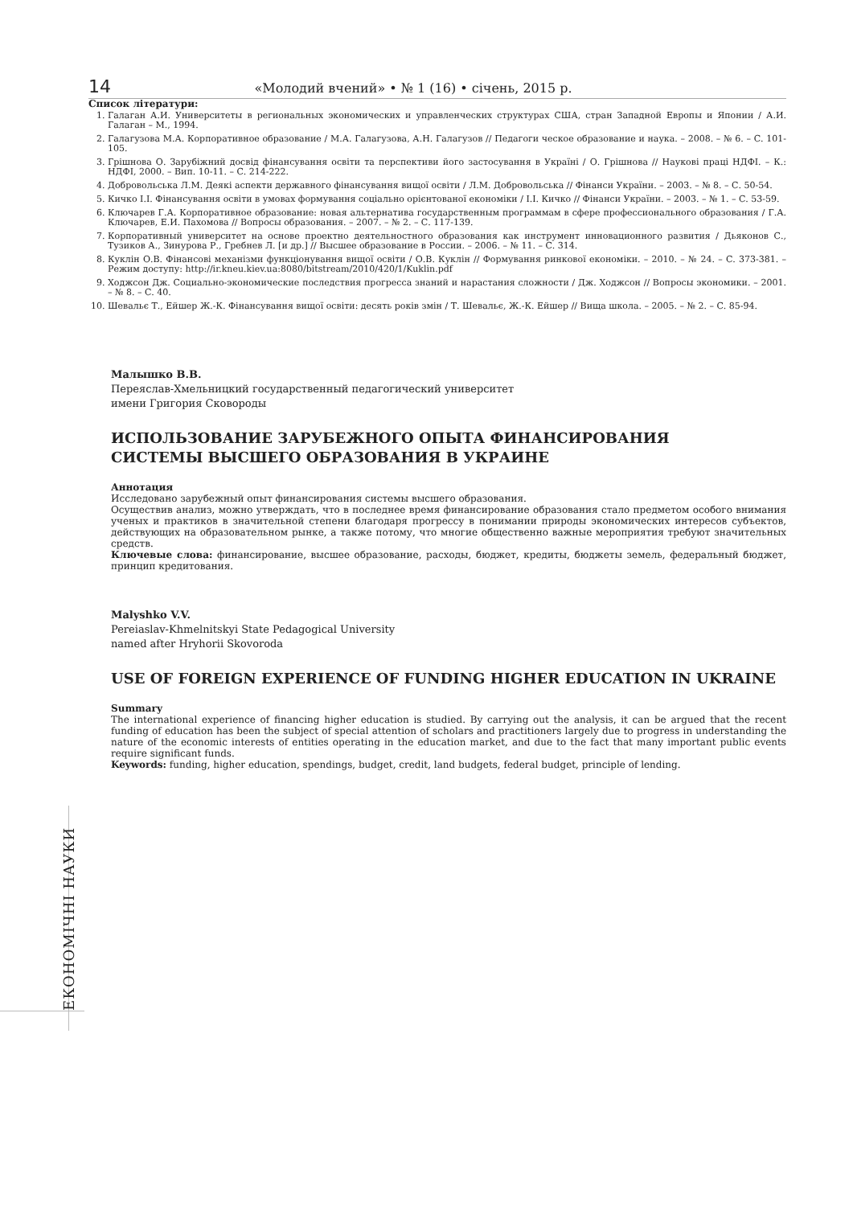14 «Молодий вчений» • № 1 (16) • січень, 2015 р.
Список літератури:
1. Галаган А.И. Университеты в региональных экономических и управленческих структурах США, стран Западной Европы и Японии / А.И. Галаган – М., 1994.
2. Галагузова М.А. Корпоративное образование / М.А. Галагузова, А.Н. Галагузов // Педагоги ческое образование и наука. – 2008. – № 6. – С. 101-105.
3. Грішнова О. Зарубіжний досвід фінансування освіти та перспективи його застосування в Україні / О. Грішнова // Наукові праці НДФІ. – К.: НДФІ, 2000. – Вип. 10-11. – С. 214-222.
4. Добровольська Л.М. Деякі аспекти державного фінансування вищої освіти / Л.М. Добровольська // Фінанси України. – 2003. – № 8. – С. 50-54.
5. Кичко І.І. Фінансування освіти в умовах формування соціально орієнтованої економіки / І.І. Кичко // Фінанси України. – 2003. – № 1. – С. 53-59.
6. Ключарев Г.А. Корпоративное образование: новая альтернатива государственным программам в сфере профессионального образования / Г.А. Ключарев, Е.И. Пахомова // Вопросы образования. – 2007. – № 2. – С. 117-139.
7. Корпоративный университет на основе проектно деятельностного образования как инструмент инновационного развития / Дьяконов С., Тузиков А., Зинурова Р., Гребнев Л. [и др.] // Высшее образование в России. – 2006. – № 11. – С. 314.
8. Куклін О.В. Фінансові механізми функціонування вищої освіти / О.В. Куклін // Формування ринкової економіки. – 2010. – № 24. – С. 373-381. – Режим доступу: http://ir.kneu.kiev.ua:8080/bitstream/2010/420/1/Kuklin.pdf
9. Ходжсон Дж. Социально-экономические последствия прогресса знаний и нарастания сложности / Дж. Ходжсон // Вопросы экономики. – 2001. – № 8. – С. 40.
10. Шевальє Т., Ейшер Ж.-К. Фінансування вищої освіти: десять років змін / Т. Шевальє, Ж.-К. Ейшер // Вища школа. – 2005. – № 2. – С. 85-94.
Малышко В.В.
Переяслав-Хмельницкий государственный педагогический университет
имени Григория Сковороды
ИСПОЛЬЗОВАНИЕ ЗАРУБЕЖНОГО ОПЫТА ФИНАНСИРОВАНИЯ
СИСТЕМЫ ВЫСШЕГО ОБРАЗОВАНИЯ В УКРАИНЕ
Аннотация
Исследовано зарубежный опыт финансирования системы высшего образования.
Осуществив анализ, можно утверждать, что в последнее время финансирование образования стало предметом особого внимания ученых и практиков в значительной степени благодаря прогрессу в понимании природы экономических интересов субъектов, действующих на образовательном рынке, а также потому, что многие общественно важные мероприятия требуют значительных средств.
Ключевые слова: финансирование, высшее образование, расходы, бюджет, кредиты, бюджеты земель, федеральный бюджет, принцип кредитования.
Malyshko V.V.
Pereiaslav-Khmelnitskyi State Pedagogical University
named after Hryhorii Skovoroda
USE OF FOREIGN EXPERIENCE OF FUNDING HIGHER EDUCATION IN UKRAINE
Summary
The international experience of financing higher education is studied. By carrying out the analysis, it can be argued that the recent funding of education has been the subject of special attention of scholars and practitioners largely due to progress in understanding the nature of the economic interests of entities operating in the education market, and due to the fact that many important public events require significant funds.
Keywords: funding, higher education, spendings, budget, credit, land budgets, federal budget, principle of lending.
ЕКОНОМІЧНІ НАУКИ